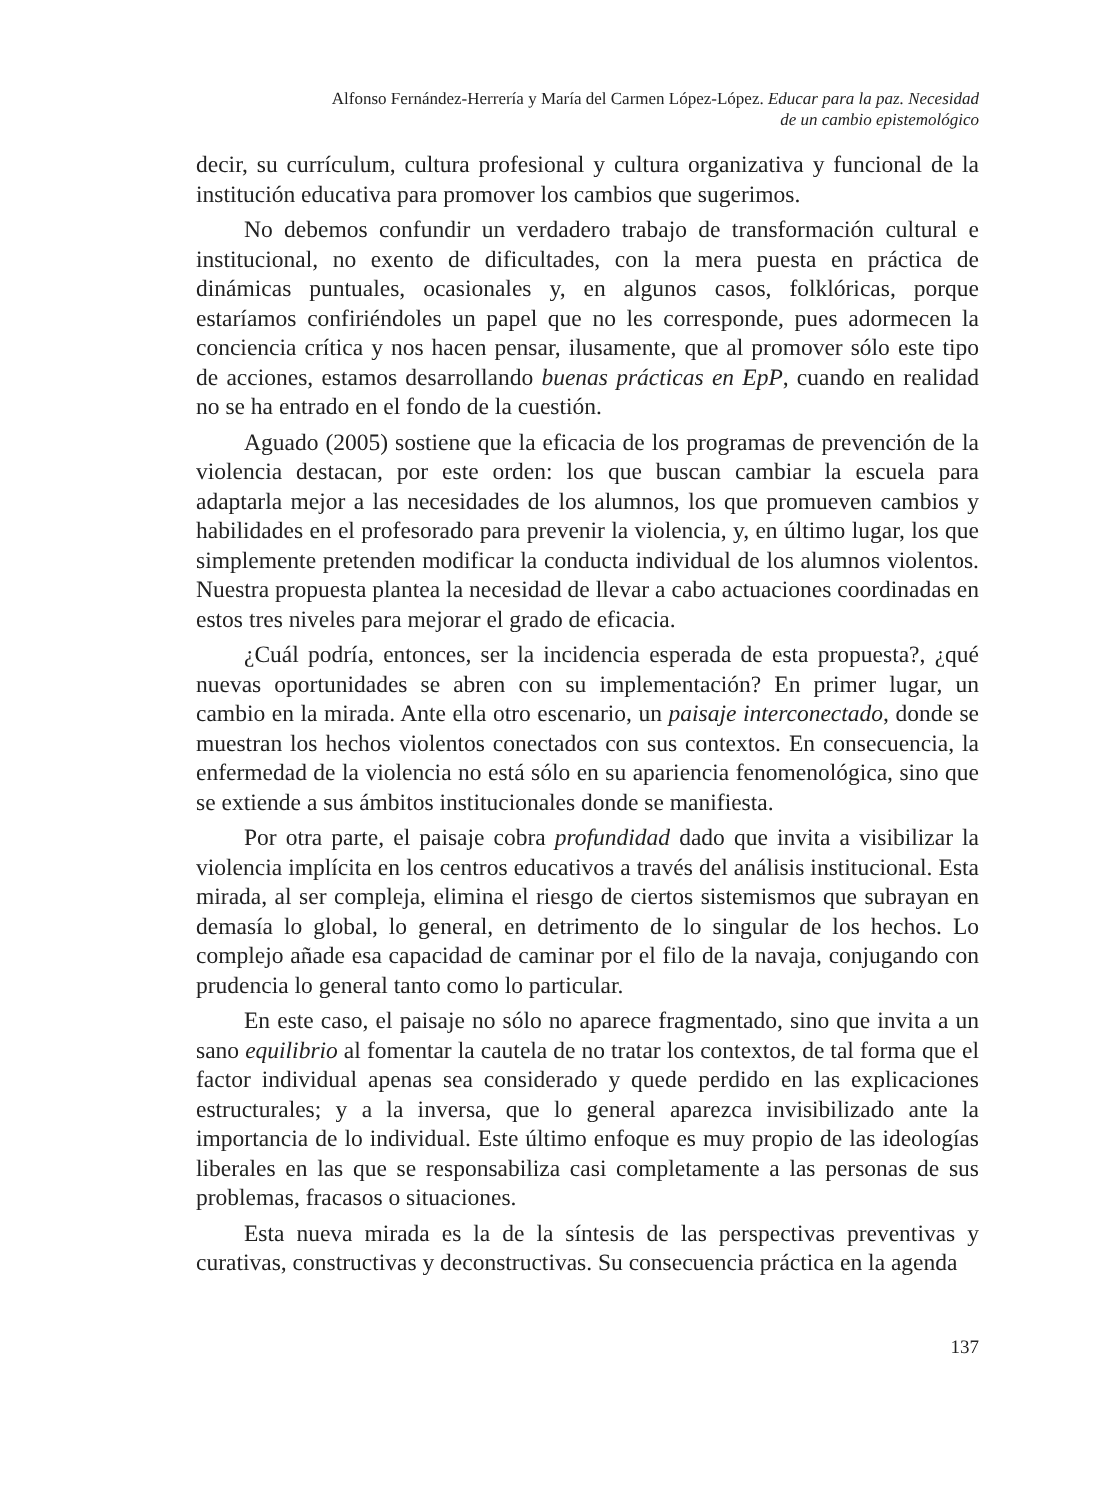Alfonso Fernández-Herrería y María del Carmen López-López. Educar para la paz. Necesidad
de un cambio epistemológico
decir, su currículum, cultura profesional y cultura organizativa y funcional de la institución educativa para promover los cambios que sugerimos.
No debemos confundir un verdadero trabajo de transformación cultural e institucional, no exento de dificultades, con la mera puesta en práctica de dinámicas puntuales, ocasionales y, en algunos casos, folklóricas, porque estaríamos confiriéndoles un papel que no les corresponde, pues adormecen la conciencia crítica y nos hacen pensar, ilusamente, que al promover sólo este tipo de acciones, estamos desarrollando buenas prácticas en EpP, cuando en realidad no se ha entrado en el fondo de la cuestión.
Aguado (2005) sostiene que la eficacia de los programas de prevención de la violencia destacan, por este orden: los que buscan cambiar la escuela para adaptarla mejor a las necesidades de los alumnos, los que promueven cambios y habilidades en el profesorado para prevenir la violencia, y, en último lugar, los que simplemente pretenden modificar la conducta individual de los alumnos violentos. Nuestra propuesta plantea la necesidad de llevar a cabo actuaciones coordinadas en estos tres niveles para mejorar el grado de eficacia.
¿Cuál podría, entonces, ser la incidencia esperada de esta propuesta?, ¿qué nuevas oportunidades se abren con su implementación? En primer lugar, un cambio en la mirada. Ante ella otro escenario, un paisaje interconectado, donde se muestran los hechos violentos conectados con sus contextos. En consecuencia, la enfermedad de la violencia no está sólo en su apariencia fenomenológica, sino que se extiende a sus ámbitos institucionales donde se manifiesta.
Por otra parte, el paisaje cobra profundidad dado que invita a visibilizar la violencia implícita en los centros educativos a través del análisis institucional. Esta mirada, al ser compleja, elimina el riesgo de ciertos sistemismos que subrayan en demasía lo global, lo general, en detrimento de lo singular de los hechos. Lo complejo añade esa capacidad de caminar por el filo de la navaja, conjugando con prudencia lo general tanto como lo particular.
En este caso, el paisaje no sólo no aparece fragmentado, sino que invita a un sano equilibrio al fomentar la cautela de no tratar los contextos, de tal forma que el factor individual apenas sea considerado y quede perdido en las explicaciones estructurales; y a la inversa, que lo general aparezca invisibilizado ante la importancia de lo individual. Este último enfoque es muy propio de las ideologías liberales en las que se responsabiliza casi completamente a las personas de sus problemas, fracasos o situaciones.
Esta nueva mirada es la de la síntesis de las perspectivas preventivas y curativas, constructivas y deconstructivas. Su consecuencia práctica en la agenda
137